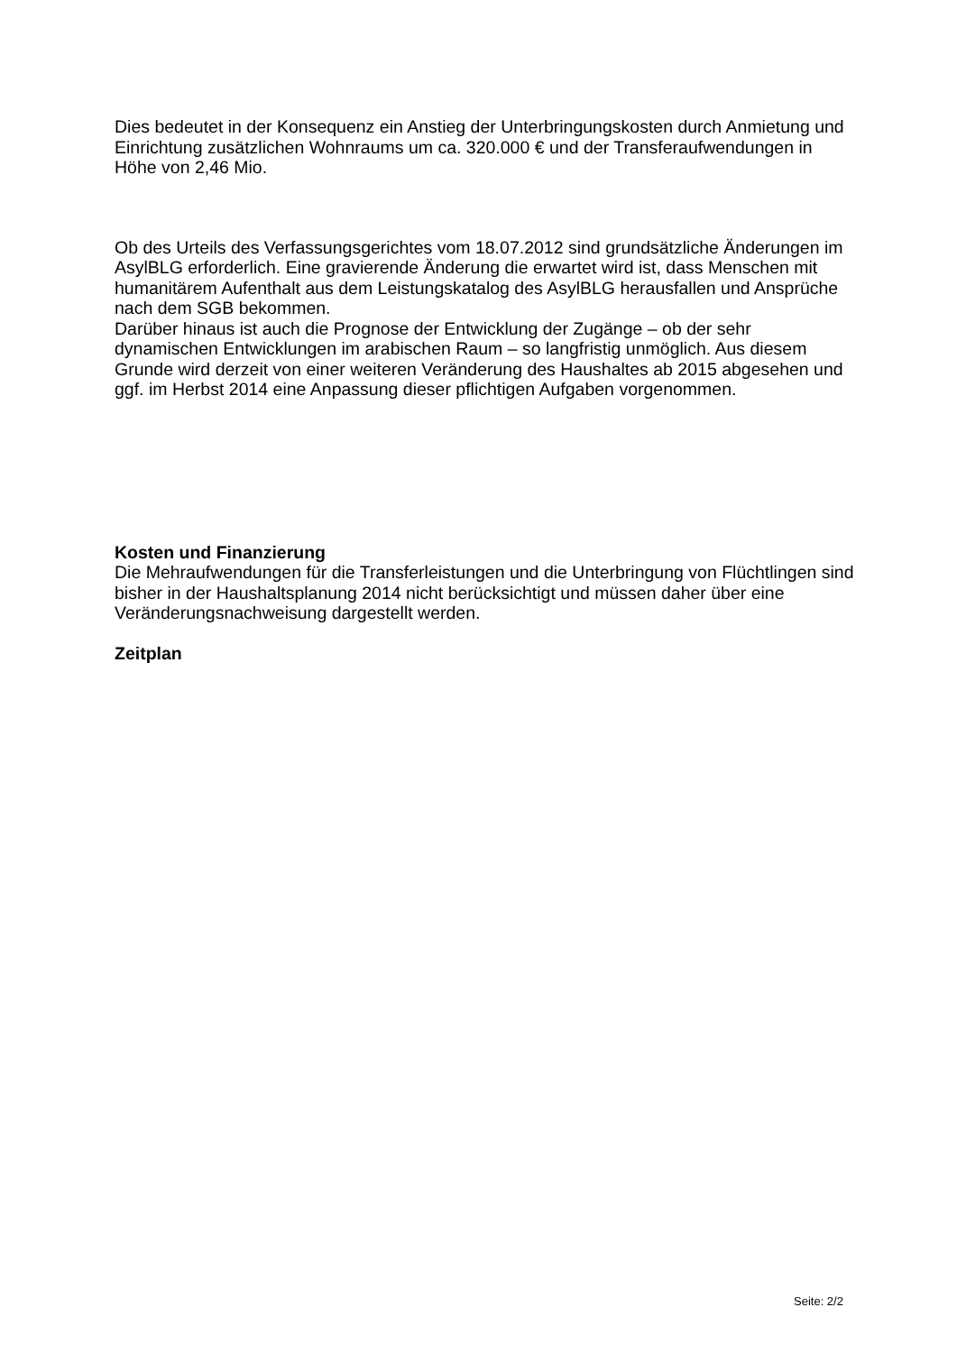Dies bedeutet in der Konsequenz ein Anstieg der Unterbringungskosten durch Anmietung und Einrichtung zusätzlichen Wohnraums um ca. 320.000 € und der Transferaufwendungen in Höhe von 2,46 Mio.
Ob des Urteils des Verfassungsgerichtes vom 18.07.2012 sind grundsätzliche Änderungen im AsylBLG erforderlich. Eine gravierende Änderung die erwartet wird ist, dass Menschen mit humanitärem Aufenthalt aus dem Leistungskatalog des AsylBLG herausfallen und Ansprüche nach dem SGB bekommen.
Darüber hinaus ist auch die Prognose der Entwicklung der Zugänge – ob der sehr dynamischen Entwicklungen im arabischen Raum – so langfristig unmöglich. Aus diesem Grunde wird derzeit von einer weiteren Veränderung des Haushaltes ab 2015 abgesehen und ggf. im Herbst 2014 eine Anpassung dieser pflichtigen Aufgaben vorgenommen.
Kosten und Finanzierung
Die Mehraufwendungen für die Transferleistungen und die Unterbringung von Flüchtlingen sind bisher in der Haushaltsplanung 2014 nicht berücksichtigt und müssen daher über eine Veränderungsnachweisung dargestellt werden.
Zeitplan
Seite: 2/2